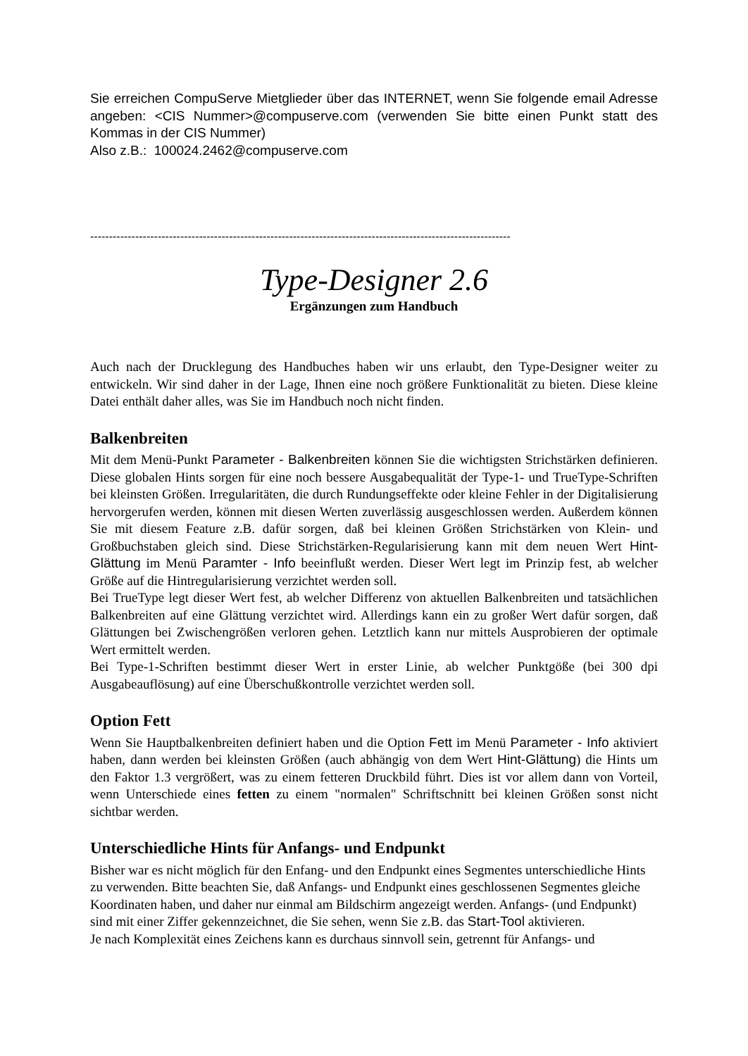Sie erreichen CompuServe Mietglieder über das INTERNET, wenn Sie folgende email Adresse angeben: <CIS Nummer>@compuserve.com (verwenden Sie bitte einen Punkt statt des Kommas in der CIS Nummer)
Also z.B.: 100024.2462@compuserve.com
----------------------------------------------------------------------------------------------------------------
Type-Designer 2.6
Ergänzungen zum Handbuch
Auch nach der Drucklegung des Handbuches haben wir uns erlaubt, den Type-Designer weiter zu entwickeln. Wir sind daher in der Lage, Ihnen eine noch größere Funktionalität zu bieten. Diese kleine Datei enthält daher alles, was Sie im Handbuch noch nicht finden.
Balkenbreiten
Mit dem Menü-Punkt Parameter - Balkenbreiten können Sie die wichtigsten Strichstärken definieren. Diese globalen Hints sorgen für eine noch bessere Ausgabequalität der Type-1- und TrueType-Schriften bei kleinsten Größen. Irregularitäten, die durch Rundungseffekte oder kleine Fehler in der Digitalisierung hervorgerufen werden, können mit diesen Werten zuverlässig ausgeschlossen werden. Außerdem können Sie mit diesem Feature z.B. dafür sorgen, daß bei kleinen Größen Strichstärken von Klein- und Großbuchstaben gleich sind. Diese Strichstärken-Regularisierung kann mit dem neuen Wert Hint-Glättung im Menü Paramter - Info beeinflußt werden. Dieser Wert legt im Prinzip fest, ab welcher Größe auf die Hintregularisierung verzichtet werden soll.
Bei TrueType legt dieser Wert fest, ab welcher Differenz von aktuellen Balkenbreiten und tatsächlichen Balkenbreiten auf eine Glättung verzichtet wird. Allerdings kann ein zu großer Wert dafür sorgen, daß Glättungen bei Zwischengrößen verloren gehen. Letztlich kann nur mittels Ausprobieren der optimale Wert ermittelt werden.
Bei Type-1-Schriften bestimmt dieser Wert in erster Linie, ab welcher Punktgöße (bei 300 dpi Ausgabeauflösung) auf eine Überschußkontrolle verzichtet werden soll.
Option Fett
Wenn Sie Hauptbalkenbreiten definiert haben und die Option Fett im Menü Parameter - Info aktiviert haben, dann werden bei kleinsten Größen (auch abhängig von dem Wert Hint-Glättung) die Hints um den Faktor 1.3 vergrößert, was zu einem fetteren Druckbild führt. Dies ist vor allem dann von Vorteil, wenn Unterschiede eines fetten zu einem "normalen" Schriftschnitt bei kleinen Größen sonst nicht sichtbar werden.
Unterschiedliche Hints für Anfangs- und Endpunkt
Bisher war es nicht möglich für den Enfang- und den Endpunkt eines Segmentes unterschiedliche Hints zu verwenden. Bitte beachten Sie, daß Anfangs- und Endpunkt eines geschlossenen Segmentes gleiche Koordinaten haben, und daher nur einmal am Bildschirm angezeigt werden. Anfangs- (und Endpunkt) sind mit einer Ziffer gekennzeichnet, die Sie sehen, wenn Sie z.B. das Start-Tool aktivieren.
Je nach Komplexität eines Zeichens kann es durchaus sinnvoll sein, getrennt für Anfangs- und